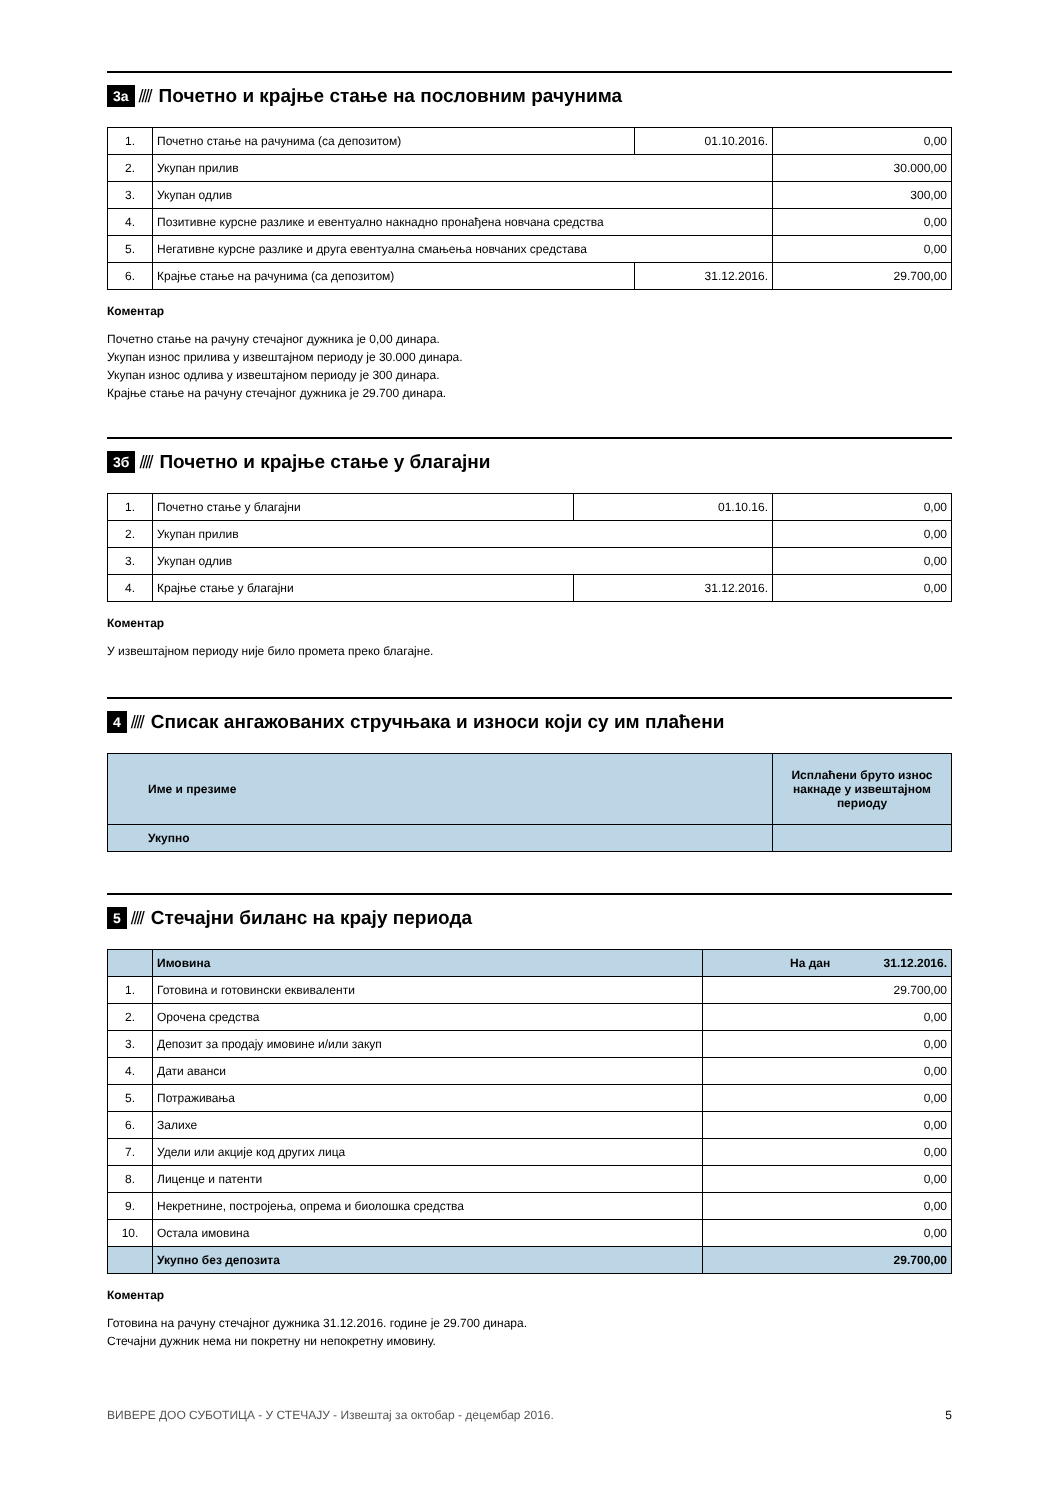3а //// Почетно и крајње стање на пословним рачунима
| 1. | Почетно стање на рачунима (са депозитом) | 01.10.2016. | 0,00 |
| 2. | Укупан прилив | | 30.000,00 |
| 3. | Укупан одлив | | 300,00 |
| 4. | Позитивне курсне разлике и евентуално накнадно пронађена новчана средства | | 0,00 |
| 5. | Негативне курсне разлике и друга евентуална смањења новчаних средстава | | 0,00 |
| 6. | Крајње стање на рачунима (са депозитом) | 31.12.2016. | 29.700,00 |
Коментар
Почетно стање на рачуну стечајног дужника је 0,00 динара.
Укупан износ прилива у извештајном периоду је 30.000 динара.
Укупан износ одлива у извештајном периоду је 300 динара.
Крајње стање на рачуну стечајног дужника је 29.700 динара.
3б //// Почетно и крајње стање у благајни
| 1. | Почетно стање у благајни | 01.10.16. | 0,00 |
| 2. | Укупан прилив | | 0,00 |
| 3. | Укупан одлив | | 0,00 |
| 4. | Крајње стање у благајни | 31.12.2016. | 0,00 |
Коментар
У извештајном периоду није било промета преко благајне.
4 //// Списак ангажованих стручњака и износи који су им плаћени
| Име и презиме | Исплаћени бруто износ накнаде у извештајном периоду |
| --- | --- |
| Укупно | |
5 //// Стечајни биланс на крају периода
| | Имовина | На дан 31.12.2016. |
| 1. | Готовина и готовински еквиваленти | 29.700,00 |
| 2. | Орочена средства | 0,00 |
| 3. | Депозит за продају имовине и/или закуп | 0,00 |
| 4. | Дати аванси | 0,00 |
| 5. | Потраживања | 0,00 |
| 6. | Залихе | 0,00 |
| 7. | Удели или акције код других лица | 0,00 |
| 8. | Лиценце и патенти | 0,00 |
| 9. | Некретнине, постројења, опрема и биолошка средства | 0,00 |
| 10. | Остала имовина | 0,00 |
| | Укупно без депозита | 29.700,00 |
Коментар
Готовина на рачуну стечајног дужника 31.12.2016. године је 29.700 динара.
Стечајни дужник нема ни покретну ни непокретну имовину.
ВИВЕРЕ ДОО СУБОТИЦА - У СТЕЧАЈУ - Извештај за октобар - децембар 2016. 5